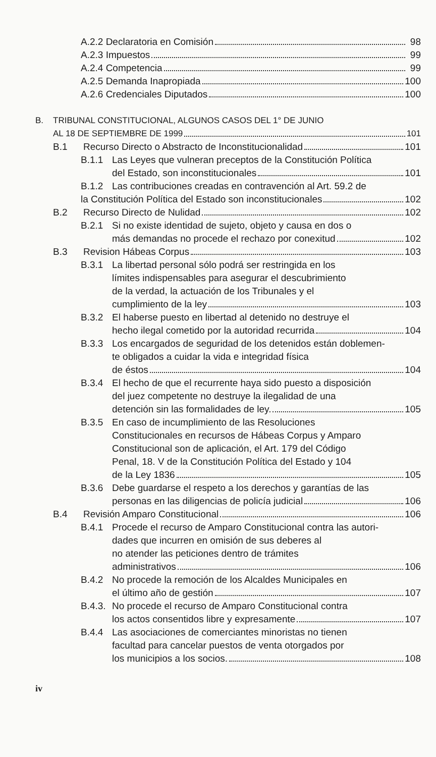A.2.2 Declaratoria en Comisión 98
A.2.3 Impuestos 99
A.2.4 Competencia 99
A.2.5 Demanda Inapropiada 100
A.2.6 Credenciales Diputados 100
B. TRIBUNAL CONSTITUCIONAL, ALGUNOS CASOS DEL 1° DE JUNIO
AL 18 DE SEPTIEMBRE DE 1999 101
B.1 Recurso Directo o Abstracto de Inconstitucionalidad 101
B.1.1 Las Leyes que vulneran preceptos de la Constitución Política
del Estado, son inconstitucionales 101
B.1.2 Las contribuciones creadas en contravención al Art. 59.2 de
la Constitución Política del Estado son inconstitucionales 102
B.2 Recurso Directo de Nulidad 102
B.2.1 Si no existe identidad de sujeto, objeto y causa en dos o
más demandas no procede el rechazo por conexitud 102
B.3 Revision Hábeas Corpus 103
B.3.1 La libertad personal sólo podrá ser restringida en los
límites indispensables para asegurar el descubrimiento
de la verdad, la actuación de los Tribunales y el
cumplimiento de la ley 103
B.3.2 El haberse puesto en libertad al detenido no destruye el
hecho ilegal cometido por la autoridad recurrida 104
B.3.3 Los encargados de seguridad de los detenidos están doblemen-
te obligados a cuidar la vida e integridad física
de éstos 104
B.3.4 El hecho de que el recurrente haya sido puesto a disposición
del juez competente no destruye la ilegalidad de una
detención sin las formalidades de ley. 105
B.3.5 En caso de incumplimiento de las Resoluciones
Constitucionales en recursos de Hábeas Corpus y Amparo
Constitucional son de aplicación, el Art. 179 del Código
Penal, 18. V de la Constitución Política del Estado y 104
de la Ley 1836 105
B.3.6 Debe guardarse el respeto a los derechos y garantías de las
personas en las diligencias de policía judicial 106
B.4 Revisión Amparo Constitucional 106
B.4.1 Procede el recurso de Amparo Constitucional contra las autori-
dades que incurren en omisión de sus deberes al
no atender las peticiones dentro de trámites
administrativos 106
B.4.2 No procede la remoción de los Alcaldes Municipales en
el último año de gestión 107
B.4.3.
No procede el recurso de Amparo Constitucional contra
los actos consentidos libre y expresamente 107
B.4.4 Las asociaciones de comerciantes minoristas no tienen
facultad para cancelar puestos de venta otorgados por
los municipios a los socios. 108
iv